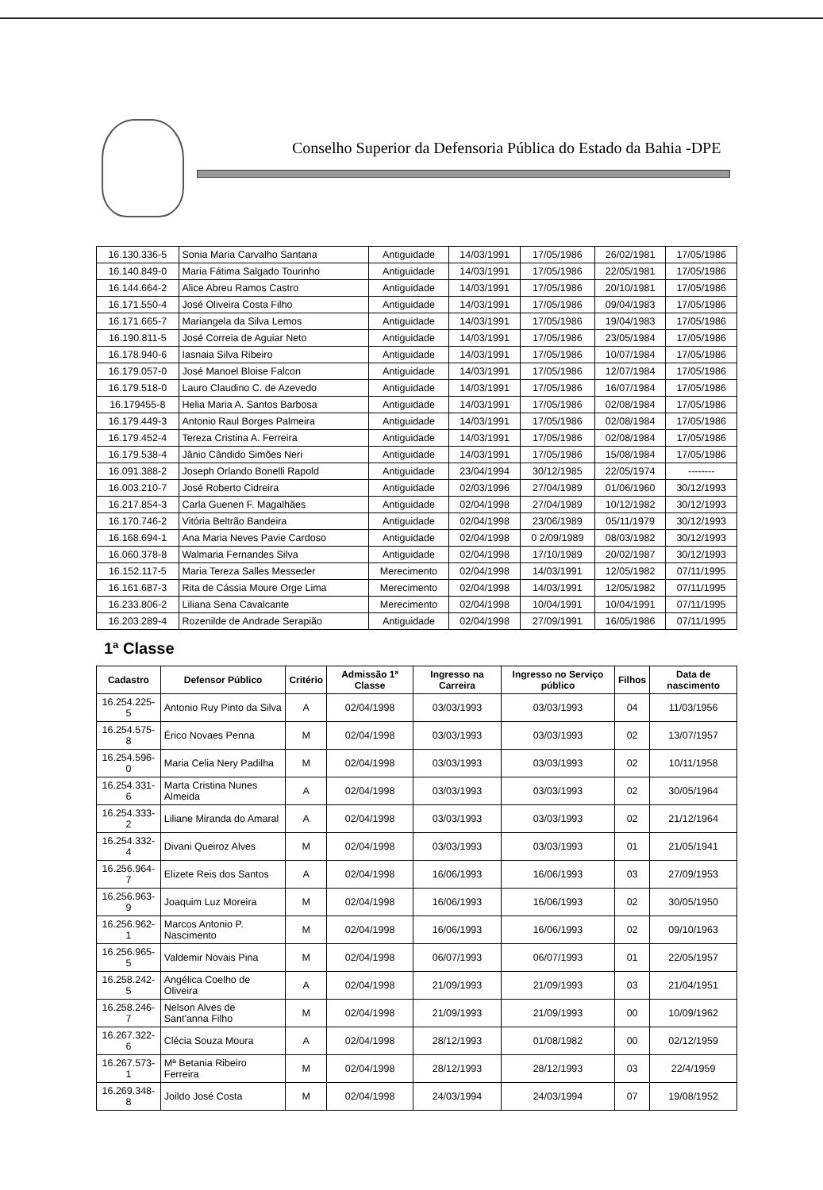Conselho Superior da Defensoria Pública do Estado da Bahia -DPE
| 16.130.336-5 | Sonia Maria Carvalho Santana | Antiguidade | 14/03/1991 | 17/05/1986 | 26/02/1981 | 17/05/1986 |
| 16.140.849-0 | Maria Fátima Salgado Tourinho | Antiguidade | 14/03/1991 | 17/05/1986 | 22/05/1981 | 17/05/1986 |
| 16.144.664-2 | Alice Abreu Ramos Castro | Antiguidade | 14/03/1991 | 17/05/1986 | 20/10/1981 | 17/05/1986 |
| 16.171.550-4 | José Oliveira Costa Filho | Antiguidade | 14/03/1991 | 17/05/1986 | 09/04/1983 | 17/05/1986 |
| 16.171.665-7 | Mariangela da Silva Lemos | Antiguidade | 14/03/1991 | 17/05/1986 | 19/04/1983 | 17/05/1986 |
| 16.190.811-5 | José Correia de Aguiar Neto | Antiguidade | 14/03/1991 | 17/05/1986 | 23/05/1984 | 17/05/1986 |
| 16.178.940-6 | Iasnaia Silva Ribeiro | Antiguidade | 14/03/1991 | 17/05/1986 | 10/07/1984 | 17/05/1986 |
| 16.179.057-0 | José Manoel Bloise Falcon | Antiguidade | 14/03/1991 | 17/05/1986 | 12/07/1984 | 17/05/1986 |
| 16.179.518-0 | Lauro Claudino C. de Azevedo | Antiguidade | 14/03/1991 | 17/05/1986 | 16/07/1984 | 17/05/1986 |
| 16.179455-8 | Helia Maria A. Santos Barbosa | Antiguidade | 14/03/1991 | 17/05/1986 | 02/08/1984 | 17/05/1986 |
| 16.179.449-3 | Antonio Raul Borges Palmeira | Antiguidade | 14/03/1991 | 17/05/1986 | 02/08/1984 | 17/05/1986 |
| 16.179.452-4 | Tereza Cristina A. Ferreira | Antiguidade | 14/03/1991 | 17/05/1986 | 02/08/1984 | 17/05/1986 |
| 16.179.538-4 | Jânio Cândido Simões Neri | Antiguidade | 14/03/1991 | 17/05/1986 | 15/08/1984 | 17/05/1986 |
| 16.091.388-2 | Joseph Orlando Bonelli Rapold | Antiguidade | 23/04/1994 | 30/12/1985 | 22/05/1974 | -------- |
| 16.003.210-7 | José Roberto Cidreira | Antiguidade | 02/03/1996 | 27/04/1989 | 01/06/1960 | 30/12/1993 |
| 16.217.854-3 | Carla Guenen F. Magalhães | Antiguidade | 02/04/1998 | 27/04/1989 | 10/12/1982 | 30/12/1993 |
| 16.170.746-2 | Vitória Beltrão Bandeira | Antiguidade | 02/04/1998 | 23/06/1989 | 05/11/1979 | 30/12/1993 |
| 16.168.694-1 | Ana Maria Neves Pavie Cardoso | Antiguidade | 02/04/1998 | 0 2/09/1989 | 08/03/1982 | 30/12/1993 |
| 16.060.378-8 | Walmaria Fernandes Silva | Antiguidade | 02/04/1998 | 17/10/1989 | 20/02/1987 | 30/12/1993 |
| 16.152.117-5 | Maria Tereza Salles Messeder | Merecimento | 02/04/1998 | 14/03/1991 | 12/05/1982 | 07/11/1995 |
| 16.161.687-3 | Rita de Cássia Moure Orge Lima | Merecimento | 02/04/1998 | 14/03/1991 | 12/05/1982 | 07/11/1995 |
| 16.233.806-2 | Liliana Sena Cavalcante | Merecimento | 02/04/1998 | 10/04/1991 | 10/04/1991 | 07/11/1995 |
| 16.203.289-4 | Rozenilde de Andrade Serapião | Antiguidade | 02/04/1998 | 27/09/1991 | 16/05/1986 | 07/11/1995 |
1ª Classe
| Cadastro | Defensor Público | Critério | Admissão 1ª Classe | Ingresso na Carreira | Ingresso no Serviço público | Filhos | Data de nascimento |
| --- | --- | --- | --- | --- | --- | --- | --- |
| 16.254.225-5 | Antonio Ruy Pinto da Silva | A | 02/04/1998 | 03/03/1993 | 03/03/1993 | 04 | 11/03/1956 |
| 16.254.575-8 | Érico Novaes Penna | M | 02/04/1998 | 03/03/1993 | 03/03/1993 | 02 | 13/07/1957 |
| 16.254.596-0 | Maria Celia Nery Padilha | M | 02/04/1998 | 03/03/1993 | 03/03/1993 | 02 | 10/11/1958 |
| 16.254.331-6 | Marta Cristina Nunes Almeida | A | 02/04/1998 | 03/03/1993 | 03/03/1993 | 02 | 30/05/1964 |
| 16.254.333-2 | Liliane Miranda do Amaral | A | 02/04/1998 | 03/03/1993 | 03/03/1993 | 02 | 21/12/1964 |
| 16.254.332-4 | Divani Queiroz Alves | M | 02/04/1998 | 03/03/1993 | 03/03/1993 | 01 | 21/05/1941 |
| 16.256.964-7 | Elizete Reis dos Santos | A | 02/04/1998 | 16/06/1993 | 16/06/1993 | 03 | 27/09/1953 |
| 16.256.963-9 | Joaquim Luz Moreira | M | 02/04/1998 | 16/06/1993 | 16/06/1993 | 02 | 30/05/1950 |
| 16.256.962-1 | Marcos Antonio P. Nascimento | M | 02/04/1998 | 16/06/1993 | 16/06/1993 | 02 | 09/10/1963 |
| 16.256.965-5 | Valdemir Novais Pina | M | 02/04/1998 | 06/07/1993 | 06/07/1993 | 01 | 22/05/1957 |
| 16.258.242-5 | Angélica Coelho de Oliveira | A | 02/04/1998 | 21/09/1993 | 21/09/1993 | 03 | 21/04/1951 |
| 16.258.246-7 | Nelson Alves de Sant'anna Filho | M | 02/04/1998 | 21/09/1993 | 21/09/1993 | 00 | 10/09/1962 |
| 16.267.322-6 | Clécia Souza Moura | A | 02/04/1998 | 28/12/1993 | 01/08/1982 | 00 | 02/12/1959 |
| 16.267.573-1 | Mª Betania Ribeiro Ferreira | M | 02/04/1998 | 28/12/1993 | 28/12/1993 | 03 | 22/4/1959 |
| 16.269.348-8 | Joildo José Costa | M | 02/04/1998 | 24/03/1994 | 24/03/1994 | 07 | 19/08/1952 |